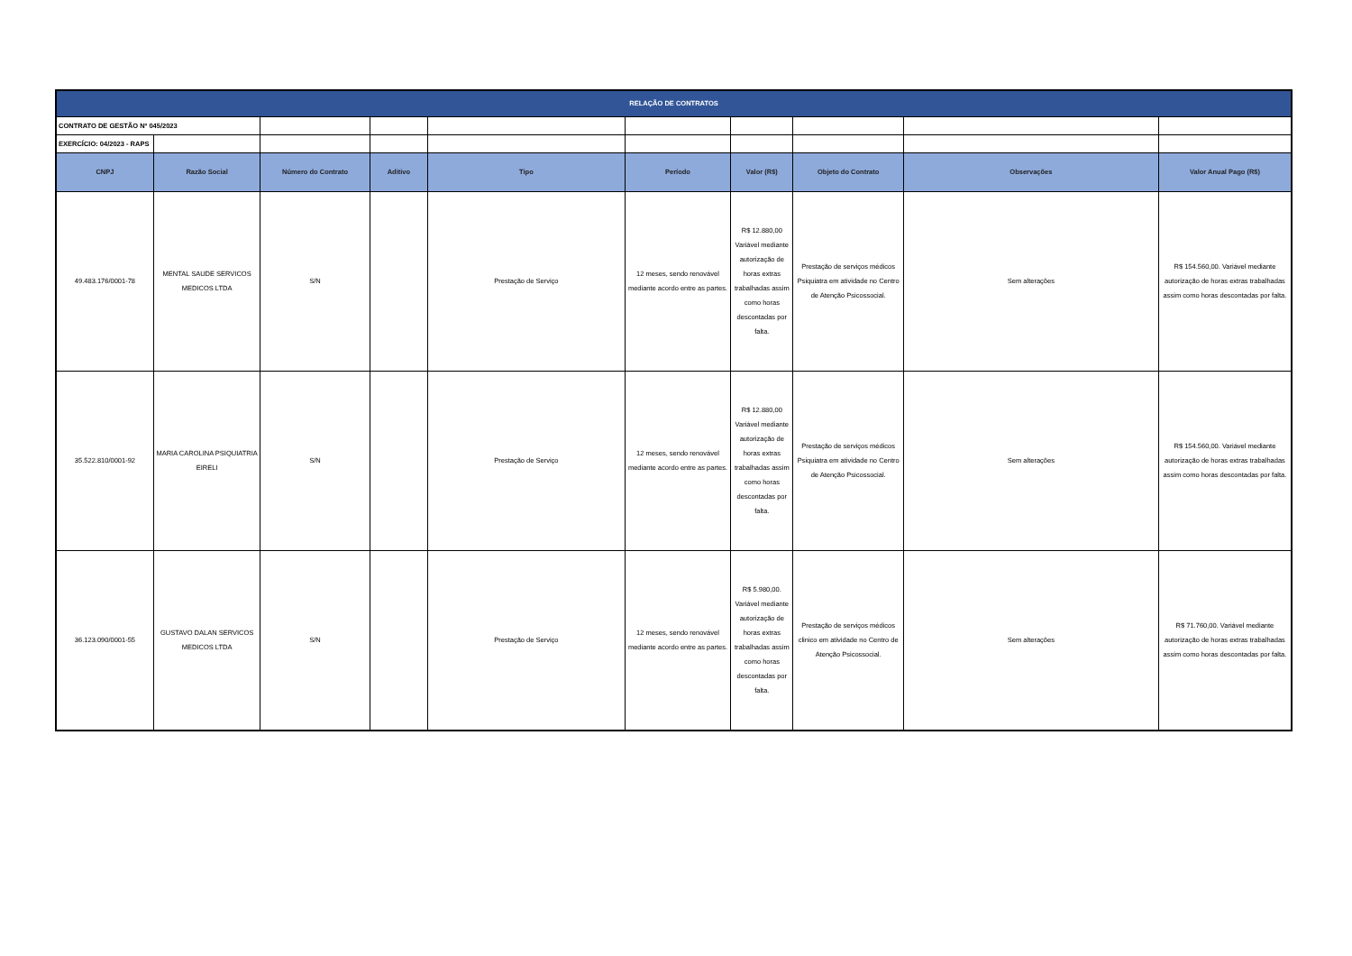| RELAÇÃO DE CONTRATOS | | | | | | | | | |
| CONTRATO DE GESTÃO Nº 045/2023 | | | | | | | | | |
| EXERCÍCIO: 04/2023 - RAPS | | | | | | | | | |
| CNPJ | Razão Social | Número do Contrato | Aditivo | Tipo | Período | Valor (R$) | Objeto do Contrato | Observações | Valor Anual Pago (R$) |
| 49.483.176/0001-78 | MENTAL SAUDE SERVICOS MEDICOS LTDA | S/N | | Prestação de Serviço | 12 meses, sendo renovável mediante acordo entre as partes. | R$ 12.880,00 Variável mediante autorização de horas extras trabalhadas assim como horas descontadas por falta. | Prestação de serviços médicos Psiquiatra em atividade no Centro de Atenção Psicossocial. | Sem alterações | R$ 154.560,00. Variável mediante autorização de horas extras trabalhadas assim como horas descontadas por falta. |
| 35.522.810/0001-92 | MARIA CAROLINA PSIQUIATRIA EIRELI | S/N | | Prestação de Serviço | 12 meses, sendo renovável mediante acordo entre as partes. | R$ 12.880,00 Variável mediante autorização de horas extras trabalhadas assim como horas descontadas por falta. | Prestação de serviços médicos Psiquiatra em atividade no Centro de Atenção Psicossocial. | Sem alterações | R$ 154.560,00. Variável mediante autorização de horas extras trabalhadas assim como horas descontadas por falta. |
| 36.123.090/0001-55 | GUSTAVO DALAN SERVICOS MEDICOS LTDA | S/N | | Prestação de Serviço | 12 meses, sendo renovável mediante acordo entre as partes. | R$ 5.980,00. Variável mediante autorização de horas extras trabalhadas assim como horas descontadas por falta. | Prestação de serviços médicos clinico em atividade no Centro de Atenção Psicossocial. | Sem alterações | R$ 71.760,00. Variável mediante autorização de horas extras trabalhadas assim como horas descontadas por falta. |